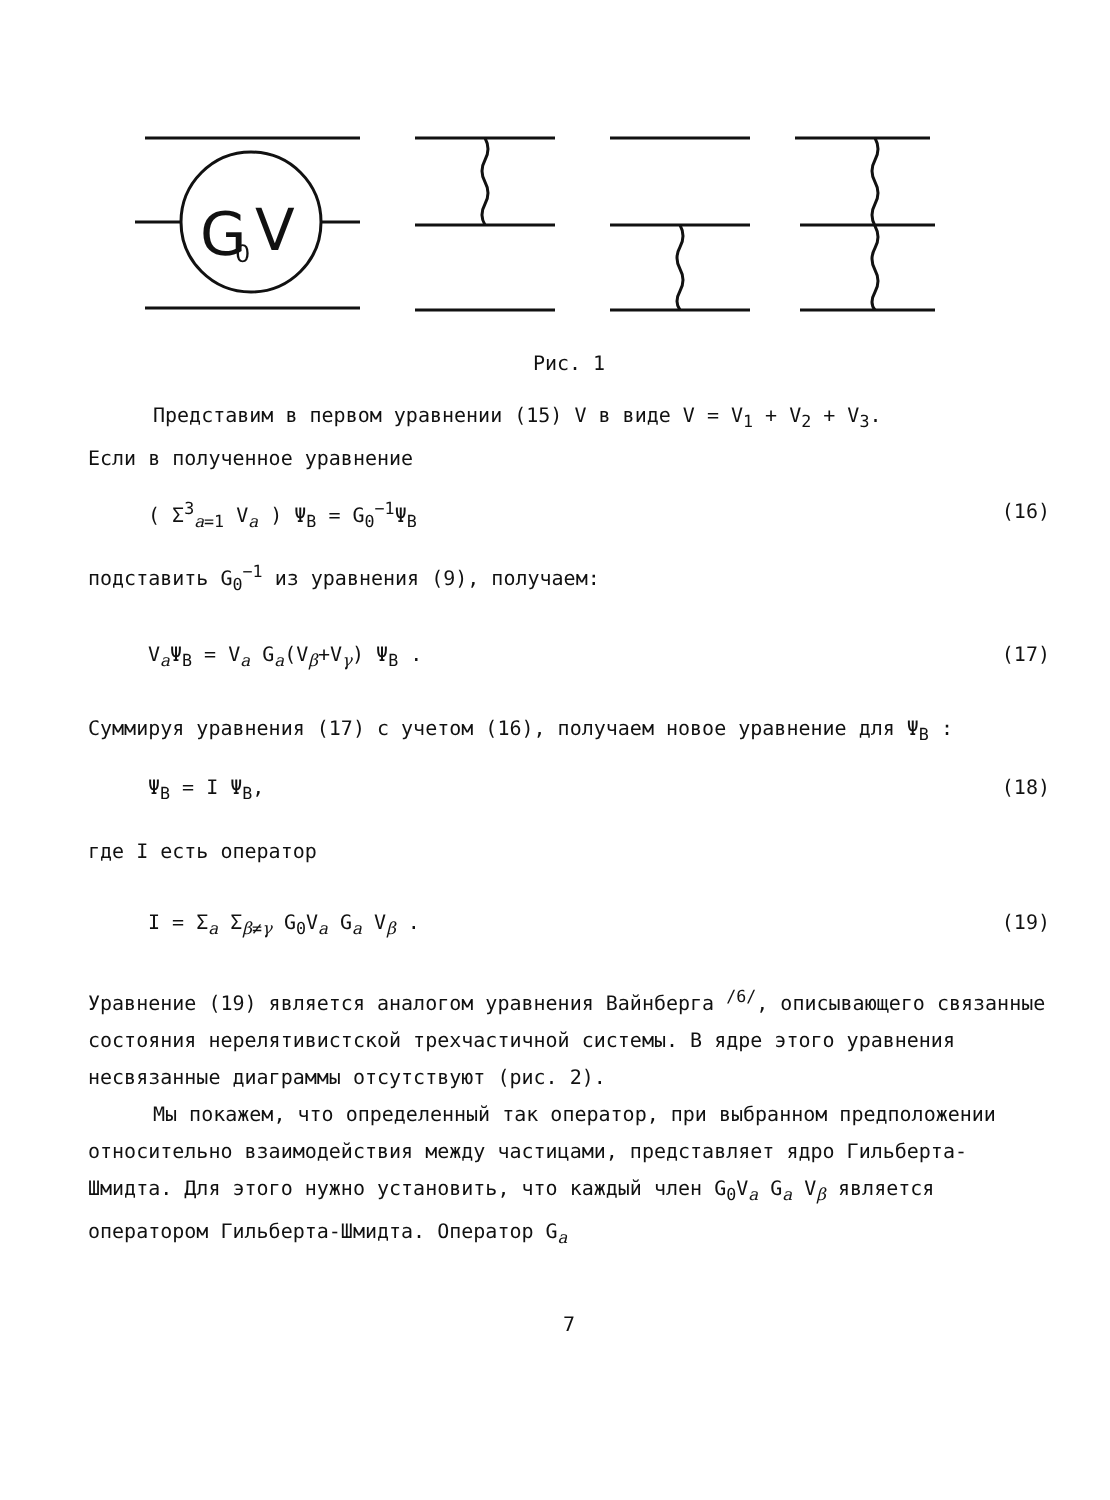G
0
V
Рис. 1
Представим в первом уравнении (15) V в виде V = V<sub>1</sub> + V<sub>2</sub> + V<sub>3</sub>.
Если в полученное уравнение
( Σ<sup>3</sup><sub>a=1</sub> V<sub>a</sub> ) Ψ<sub>B</sub> = G<sub>0</sub><sup>−1</sup>Ψ<sub>B</sub> (16)
подставить G<sub>0</sub><sup>−1</sup> из уравнения (9), получаем:
V<sub>a</sub>Ψ<sub>B</sub> = V<sub>a</sub> G<sub>a</sub>(V<sub>β</sub>+V<sub>γ</sub>) Ψ<sub>B</sub> . (17)
Суммируя уравнения (17) с учетом (16), получаем новое уравнение для Ψ<sub>B</sub> :
Ψ<sub>B</sub> = I Ψ<sub>B</sub>, (18)
где I есть оператор
I = Σ<sub>a</sub> Σ<sub>β≠γ</sub> G<sub>0</sub>V<sub>a</sub> G<sub>a</sub> V<sub>β</sub> . (19)
Уравнение (19) является аналогом уравнения Вайнберга <sup>/6/</sup>, описывающего связанные состояния нерелятивистской трехчастичной системы. В ядре этого уравнения несвязанные диаграммы отсутствуют (рис. 2).
Мы покажем, что определенный так оператор, при выбранном предположении относительно взаимодействия между частицами, представляет ядро Гильберта-Шмидта. Для этого нужно установить, что каждый член G<sub>0</sub>V<sub>a</sub> G<sub>a</sub> V<sub>β</sub> является оператором Гильберта-Шмидта. Оператор G<sub>a</sub>
7